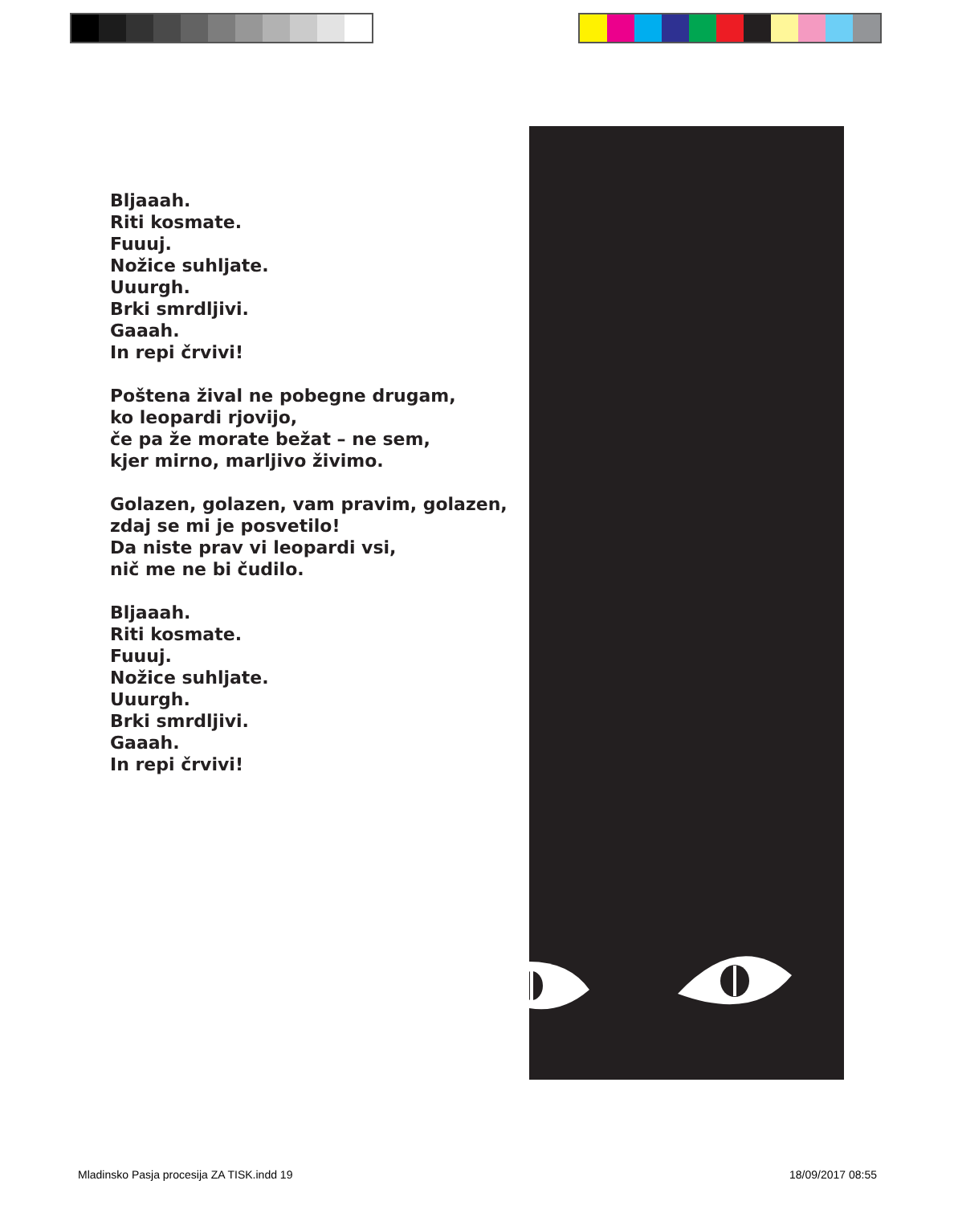Bljaaah.
Riti kosmate.
Fuuuj.
Nožice suhljate.
Uuurgh.
Brki smrdljivi.
Gaaah.
In repi črvivi!
Poštena žival ne pobegne drugam,
ko leopardi rjovijo,
če pa že morate bežat – ne sem,
kjer mirno, marljivo živimo.
Golazen, golazen, vam pravim, golazen,
zdaj se mi je posvetilo!
Da niste prav vi leopardi vsi,
nič me ne bi čudilo.
Bljaaah.
Riti kosmate.
Fuuuj.
Nožice suhljate.
Uuurgh.
Brki smrdljivi.
Gaaah.
In repi črvivi!
Mladinsko Pasja procesija ZA TISK.indd 19
18/09/2017 08:55